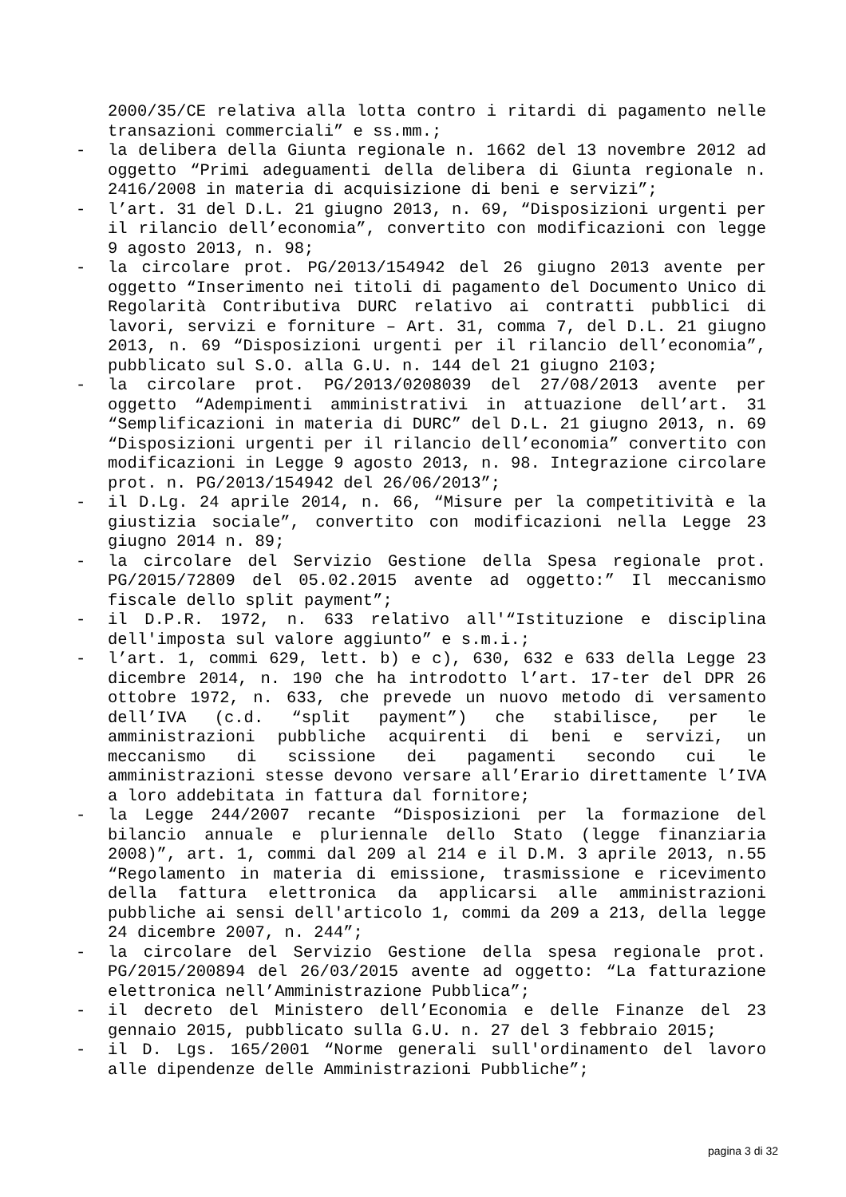2000/35/CE relativa alla lotta contro i ritardi di pagamento nelle transazioni commerciali” e ss.mm.;
- la delibera della Giunta regionale n. 1662 del 13 novembre 2012 ad oggetto “Primi adeguamenti della delibera di Giunta regionale n. 2416/2008 in materia di acquisizione di beni e servizi”;
- l’art. 31 del D.L. 21 giugno 2013, n. 69, “Disposizioni urgenti per il rilancio dell’economia”, convertito con modificazioni con legge 9 agosto 2013, n. 98;
- la circolare prot. PG/2013/154942 del 26 giugno 2013 avente per oggetto “Inserimento nei titoli di pagamento del Documento Unico di Regolarità Contributiva DURC relativo ai contratti pubblici di lavori, servizi e forniture – Art. 31, comma 7, del D.L. 21 giugno 2013, n. 69 “Disposizioni urgenti per il rilancio dell’economia”, pubblicato sul S.O. alla G.U. n. 144 del 21 giugno 2103;
- la circolare prot. PG/2013/0208039 del 27/08/2013 avente per oggetto “Adempimenti amministrativi in attuazione dell’art. 31 “Semplificazioni in materia di DURC” del D.L. 21 giugno 2013, n. 69 “Disposizioni urgenti per il rilancio dell’economia” convertito con modificazioni in Legge 9 agosto 2013, n. 98. Integrazione circolare prot. n. PG/2013/154942 del 26/06/2013”;
- il D.Lg. 24 aprile 2014, n. 66, “Misure per la competitività e la giustizia sociale”, convertito con modificazioni nella Legge 23 giugno 2014 n. 89;
- la circolare del Servizio Gestione della Spesa regionale prot. PG/2015/72809 del 05.02.2015 avente ad oggetto:” Il meccanismo fiscale dello split payment”;
- il D.P.R. 1972, n. 633 relativo all'“Istituzione e disciplina dell'imposta sul valore aggiunto” e s.m.i.;
- l’art. 1, commi 629, lett. b) e c), 630, 632 e 633 della Legge 23 dicembre 2014, n. 190 che ha introdotto l’art. 17-ter del DPR 26 ottobre 1972, n. 633, che prevede un nuovo metodo di versamento dell’IVA (c.d. “split payment”) che stabilisce, per le amministrazioni pubbliche acquirenti di beni e servizi, un meccanismo di scissione dei pagamenti secondo cui le amministrazioni stesse devono versare all’Erario direttamente l’IVA a loro addebitata in fattura dal fornitore;
- la Legge 244/2007 recante “Disposizioni per la formazione del bilancio annuale e pluriennale dello Stato (legge finanziaria 2008)”, art. 1, commi dal 209 al 214 e il D.M. 3 aprile 2013, n.55 “Regolamento in materia di emissione, trasmissione e ricevimento della fattura elettronica da applicarsi alle amministrazioni pubbliche ai sensi dell'articolo 1, commi da 209 a 213, della legge 24 dicembre 2007, n. 244”;
- la circolare del Servizio Gestione della spesa regionale prot. PG/2015/200894 del 26/03/2015 avente ad oggetto: “La fatturazione elettronica nell’Amministrazione Pubblica”;
- il decreto del Ministero dell’Economia e delle Finanze del 23 gennaio 2015, pubblicato sulla G.U. n. 27 del 3 febbraio 2015;
- il D. Lgs. 165/2001 “Norme generali sull'ordinamento del lavoro alle dipendenze delle Amministrazioni Pubbliche”;
pagina 3 di 32